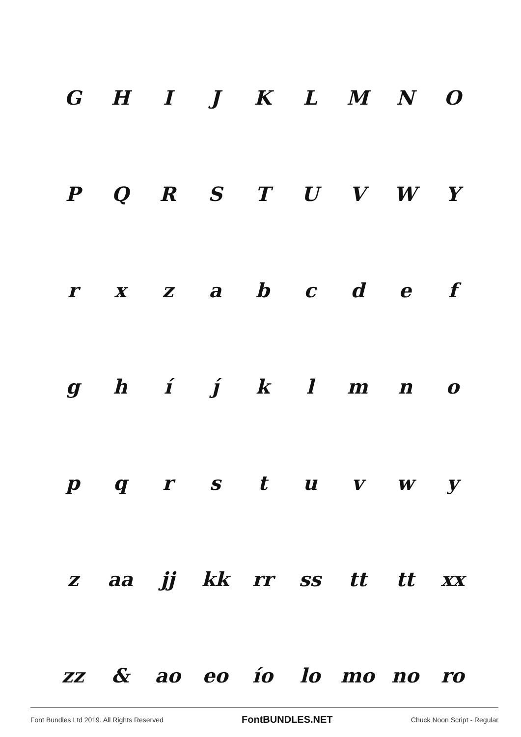| G | H | I | J | K | L | M | N | O |
| P | Q | R | S | T | U | V | W | Y |
| r | x | z | a | b | c | d | e | f |
| g | h | í | j́ | k | l | m | n | o |
| p | q | r | s | t | u | v | w | y |
| z | aa | jj | kk | rr | ss | tt | tt | xx |
| zz | & | ao | eo | ío | lo | mo | no | ro |
Font Bundles Ltd 2019. All Rights Reserved FontBUNDLES.NET Chuck Noon Script - Regular